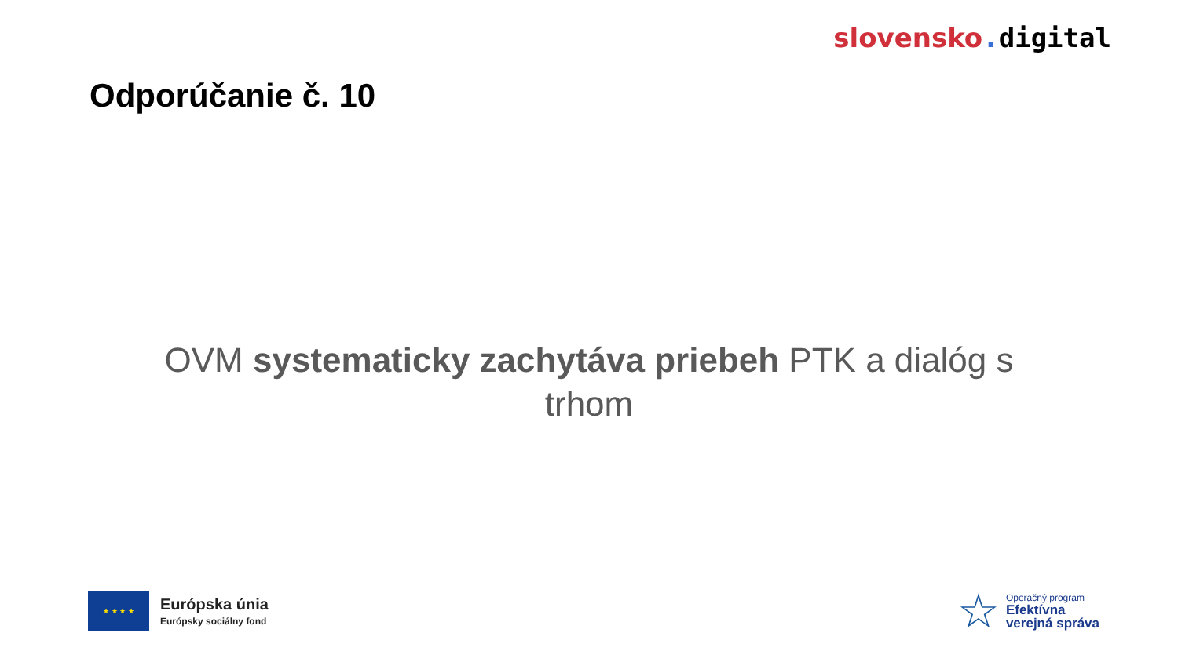slovensko. digital
Odporúčanie č. 10
OVM systematicky zachytáva priebeh PTK a dialóg s trhom
★ ★ ★ ★
Európska únia
Európsky sociálny fond
☆
Operačný program
Efektívna
verejná správa